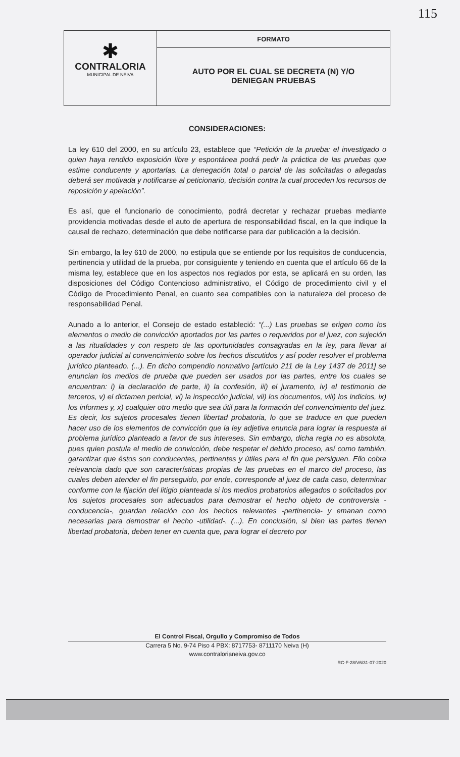115
✱
CONTRALORIA
MUNICIPAL DE NEIVA
FORMATO
AUTO POR EL CUAL SE DECRETA (N) Y/O
DENIEGAN PRUEBAS
CONSIDERACIONES:
La ley 610 del 2000, en su artículo 23, establece que “Petición de la prueba: el investigado o quien haya rendido exposición libre y espontánea podrá pedir la práctica de las pruebas que estime conducente y aportarlas. La denegación total o parcial de las solicitadas o allegadas deberá ser motivada y notificarse al peticionario, decisión contra la cual proceden los recursos de reposición y apelación”.
Es así, que el funcionario de conocimiento, podrá decretar y rechazar pruebas mediante providencia motivadas desde el auto de apertura de responsabilidad fiscal, en la que indique la causal de rechazo, determinación que debe notificarse para dar publicación a la decisión.
Sin embargo, la ley 610 de 2000, no estipula que se entiende por los requisitos de conducencia, pertinencia y utilidad de la prueba, por consiguiente y teniendo en cuenta que el artículo 66 de la misma ley, establece que en los aspectos nos reglados por esta, se aplicará en su orden, las disposiciones del Código Contencioso administrativo, el Código de procedimiento civil y el Código de Procedimiento Penal, en cuanto sea compatibles con la naturaleza del proceso de responsabilidad Penal.
Aunado a lo anterior, el Consejo de estado estableció: “(...) Las pruebas se erigen como los elementos o medio de convicción aportados por las partes o requeridos por el juez, con sujeción a las ritualidades y con respeto de las oportunidades consagradas en la ley, para llevar al operador judicial al convencimiento sobre los hechos discutidos y así poder resolver el problema jurídico planteado. (...). En dicho compendio normativo [artículo 211 de la Ley 1437 de 2011] se enuncian los medios de prueba que pueden ser usados por las partes, entre los cuales se encuentran: i) la declaración de parte, ii) la confesión, iii) el juramento, iv) el testimonio de terceros, v) el dictamen pericial, vi) la inspección judicial, vii) los documentos, viii) los indicios, ix) los informes y, x) cualquier otro medio que sea útil para la formación del convencimiento del juez. Es decir, los sujetos procesales tienen libertad probatoria, lo que se traduce en que pueden hacer uso de los elementos de convicción que la ley adjetiva enuncia para lograr la respuesta al problema jurídico planteado a favor de sus intereses. Sin embargo, dicha regla no es absoluta, pues quien postula el medio de convicción, debe respetar el debido proceso, así como también, garantizar que éstos son conducentes, pertinentes y útiles para el fin que persiguen. Ello cobra relevancia dado que son características propias de las pruebas en el marco del proceso, las cuales deben atender el fin perseguido, por ende, corresponde al juez de cada caso, determinar conforme con la fijación del litigio planteada si los medios probatorios allegados o solicitados por los sujetos procesales son adecuados para demostrar el hecho objeto de controversia -conducencia-, guardan relación con los hechos relevantes -pertinencia- y emanan como necesarias para demostrar el hecho -utilidad-. (...). En conclusión, si bien las partes tienen libertad probatoria, deben tener en cuenta que, para lograr el decreto por
El Control Fiscal, Orgullo y Compromiso de Todos
Carrera 5 No. 9-74 Piso 4 PBX: 8717753- 8711170 Neiva (H)
www.contralorianeiva.gov.co
RC-F-28/V6/31-07-2020